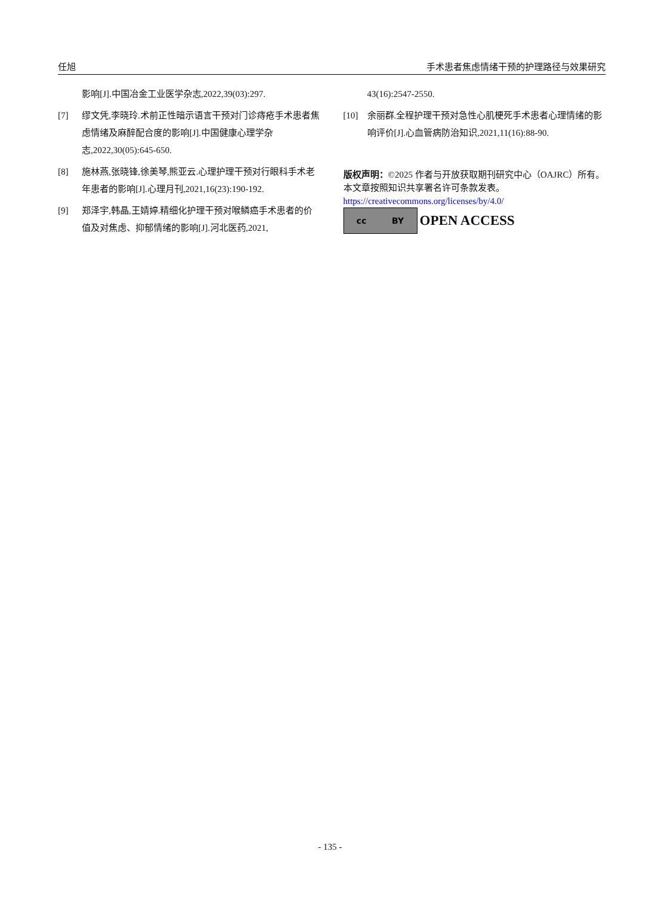任旭 手术患者焦虑情绪干预的护理路径与效果研究
影响[J].中国冶金工业医学杂志,2022,39(03):297.
[7] 缪文凭,李晓玲.术前正性暗示语言干预对门诊痔疮手术患者焦虑情绪及麻醉配合度的影响[J].中国健康心理学杂志,2022,30(05):645-650.
[8] 施林燕,张晓锋,徐美琴,熊亚云.心理护理干预对行眼科手术老年患者的影响[J].心理月刊,2021,16(23):190-192.
[9] 郑泽宇,韩晶,王婧婷.精细化护理干预对喉鳞癌手术患者的价值及对焦虑、抑郁情绪的影响[J].河北医药,2021,
43(16):2547-2550.
[10] 余丽群.全程护理干预对急性心肌梗死手术患者心理情绪的影响评价[J].心血管病防治知识,2021,11(16):88-90.
版权声明：©2025 作者与开放获取期刊研究中心（OAJRC）所有。本文章按照知识共享署名许可条款发表。
https://creativecommons.org/licenses/by/4.0/
cc BY
OPEN ACCESS
- 135 -